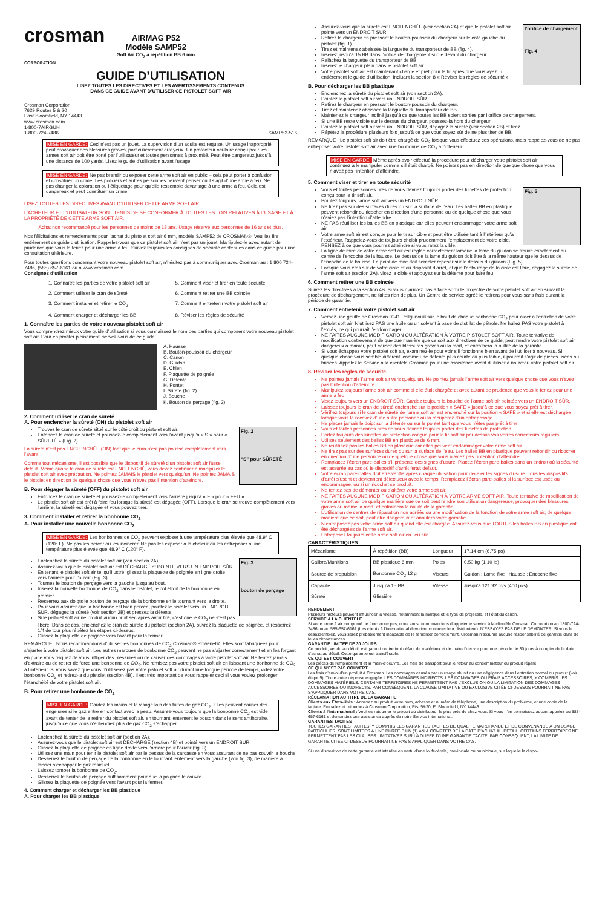crosman
CORPORATION
AIRMAG P52
Modèle SAMP52
Soft Air CO<sub>2</sub> à répétition BB 6 mm
GUIDE D’UTILISATION
LISEZ TOUTES LES DIRECTIVES ET LES AVERTISSEMENTS CONTENUS
DANS CE GUIDE AVANT D’UTILISER CE PISTOLET SOFT AIR
Crosman Corporation
7629 Routes 5 & 20
East Bloomfield, NY 14443
www.crosman.com
1-800-7AIRGUN
1-800-724-7486 SAMP52-516
MISE EN GARDE: Ceci n’est pas un jouet. La supervision d’un adulte est requise. Un usage inapproprié peut provoquer des blessures graves, particulièrement aux yeux. Un protecteur oculaire conçu pour les armes soft air doit être porté par l’utilisateur et toutes personnes à proximité. Peut être dangereux jusqu’à une distance de 100 yards. Lisez le guide d’utilisation avant l’usage.
MISE EN GARDE: Ne pas brandir ou exposer cette arme soft air en public – cela peut porter à confusion et constituer un crime. Les policiers et autres personnes peuvent penser qu’il s’agit d’une arme à feu. Ne pas changer la coloration ou l’étiquetage pour qu’elle ressemble davantage à une arme à feu. Cela est dangereux et peut constituer un crime.
LISEZ TOUTES LES DIRECTIVES AVANT D’UTILISER CETTE ARME SOFT AIR.
L’ACHETEUR ET L’UTILISATEUR SONT TENUS DE SE CONFORMER À TOUTES LES LOIS RELATIVES À L’USAGE ET À LA PROPRIÉTÉ DE CETTE ARME SOFT AIR.
Achat non recommandé pour les personnes de moins de 18 ans. Usage réservé aux personnes de 16 ans et plus.
Nos félicitations et remerciements pour l’achat du pistolet soft air 6 mm, modèle SAMP52 de CROSMAN®. Veuillez lire entièrement ce guide d’utilisation. Rappelez-vous que ce pistolet soft air n’est pas un jouet. Manipulez-le avec autant de prudence que vous le feriez pour une arme à feu. Suivez toujours les consignes de sécurité contenues dans ce guide pour une consultation ultérieure.
Pour toutes questions concernant votre nouveau pistolet soft air, n’hésitez pas à communiquer avec Crosman au : 1 800 724-7486, (585) 657-6161 ou à www.crosman.com
Consignes d’utilisation
1. Connaître les parties de votre pistolet soft air 5. Comment viser et tirer en toute sécurité 2. Comment utiliser le cran de sûreté 6. Comment retirer une BB coincée 3. Comment installer et retirer le CO<sub>2</sub> 7. Comment entretenir votre pistolet soft air 4. Comment charger et décharger les BB 8. Réviser les règles de sécurité
1. Connaître les parties de votre nouveau pistolet soft air
Vous comprendrez mieux votre guide d’utilisation si vous connaissez le nom des parties qui composent votre nouveau pistolet soft air. Pour en profiter pleinement, servez-vous de ce guide.
A. Hausse
B. Bouton-poussoir du chargeur
C. Canon
D. Guidon
E. Chien
F. Plaquette de poignée
G. Détente
H. Pontet
I. Sûreté (fig. 2)
J. Bouche
K. Bouton de perçage (fig. 3)
2. Comment utiliser le cran de sûreté
A. Pour enclencher la sûreté (ON) du pistolet soft air
Fig. 2
“S” pour SÛRETÉ
Trouvez le cran de sûreté situé sur le côté droit du pistolet soft air.
Enfoncez le cran de sûreté et poussez-le complètement vers l’avant jusqu’à « S » pour « SÛRETÉ » (Fig. 2).
La sûreté n’est pas ENCLENCHÉE (ON) tant que le cran n’est pas poussé complètement vers l’avant.
Comme tout mécanisme, il est possible que le dispositif de sûreté d’un pistolet soft air fasse défaut. Même quand le cran de sûreté est ENCLENCHÉ, vous devez continuer à manipuler le pistolet soft air avec précaution. Ne pointez JAMAIS le pistolet vers quelqu’un. Ne pointez JAMAIS le pistolet en direction de quelque chose que vous n’avez pas l’intention d’atteindre.
B. Pour dégager la sûreté (OFF) du pistolet soft air
Enfoncez le cran de sûreté et poussez-le complètement vers l’arrière jusqu’à « F » pour « FEU ».
Le pistolet soft air est prêt à faire feu lorsque la sûreté est dégagée (OFF). Lorsque le cran se trouve complètement vers l’arrière, la sûreté est dégagée et vous pouvez tirer.
3. Comment installer et retirer la bonbonne CO<sub>2</sub>
A. Pour installer une nouvelle bonbonne CO<sub>2</sub>
MISE EN GARDE: Les bonbonnes de CO<sub>2</sub> peuvent exploser à une température plus élevée que 48,9° C (120° F). Ne pas les percer ou les incinérer. Ne pas les exposer à la chaleur ou les entreposer à une température plus élevée que 48,9° C (120° F).
Fig. 3
bouton de perçage
Enclenchez la sûreté du pistolet soft air (voir section 2A).
Assurez-vous que le pistolet soft air est DÉCHARGÉ et POINTE VERS UN ENDROIT SÛR.
En tenant le pistolet soft air tel qu’illustré, glissez la plaquette de poignée en ligne droite vers l’arrière pour l’ouvrir (Fig. 3).
Tournez le bouton de perçage vers la gauche jusqu’au bout.
Insérez la nouvelle bonbonne de CO<sub>2</sub> dans le pistolet, le col étroit de la bonbonne en premier.
Resserrez aux doigts le bouton de perçage de la bonbonne en le tournant vers la droite.
Pour vous assurer que la bonbonne est bien percée, pointez le pistolet vers un ENDROIT SÛR, dégagez la sûreté (voir section 2B) et pressez la détente.
Si le pistolet soft air ne produit aucun bruit sec après avoir tiré, c’est que le CO<sub>2</sub> ne s’est pas libéré. Dans ce cas, enclenchez le cran de sûreté du pistolet (section 2A), ouvrez la plaquette de poignée, et resserrez 1/4 de tour plus répétez les étapes ci-dessus.
Glissez la plaquette de poignée vers l’avant pour la fermer.
REMARQUE : Nous recommandons d’utiliser les bonbonnes de CO<sub>2</sub> Crosman® Powerlet®. Elles sont fabriquées pour s’ajuster à votre pistolet soft air. Les autres marques de bonbonne CO<sub>2</sub> peuvent ne pas s’ajuster correctement et en les forçant en place vous risquez de vous infliger des blessures ou de causer des dommages à votre pistolet soft air. Ne tentez jamais d’extraire ou de retirer de force une bonbonne de CO<sub>2</sub>. Ne remisez pas votre pistolet soft air en laissant une bonbonne de CO<sub>2</sub> à l’intérieur. Si vous savez que vous n’utiliserez pas votre pistolet soft air durant une longue période de temps, videz votre bonbonne CO<sub>2</sub> et retirez-la du pistolet (section 4B). Il est très important de vous rappeler ceci si vous voulez prolonger l’étanchéité de votre pistolet soft air.
B. Pour retirer une bonbonne de CO<sub>2</sub>
MISE EN GARDE: Gardez les mains et le visage loin des fuites de gaz CO<sub>2</sub>. Elles peuvent causer des engelures si le gaz entre en contact avec la peau. Assurez-vous toujours que la bonbonne CO<sub>2</sub> est vide avant de tenter de la retirer du pistolet soft air, en tournant lentement le bouton dans le sens antihoraire, jusqu’à ce que vous n’entendiez plus de gaz CO<sub>2</sub> s’échapper.
Enclenchez la sûreté du pistolet soft air (section 2A).
Assurez-vous que le pistolet soft air est DÉCHARGÉ (section 4B) et pointé vers un ENDROIT SÛR.
Glissez la plaquette de poignée en ligne droite vers l’arrière pour l’ouvrir (fig. 3)
Utilisez une main pour tenir le pistolet soft air par le dessus de la carcasse en vous assurant de ne pas couvrir la bouche.
Desserrez le bouton de perçage de la bonbonne en le tournant lentement vers la gauche (voir fig. 3), de manière à laisser s’échapper le gaz résiduel.
Laissez tomber la bonbonne de CO<sub>2</sub>.
Resserrez le bouton de perçage suffisamment pour que la poignée le couvre.
Glissez la plaquette de poignée vers l’avant pour la fermer.
4. Comment charger et décharger les BB plastique
A. Pour charger les BB plastique
l’orifice de chargement
Fig. 4
Assurez-vous que la sûreté est ENCLENCHÉE (voir section 2A) et que le pistolet soft air pointe vers un ENDROIT SÛR.
Retirez le chargeur en pressant le bouton-poussoir du chargeur sur le côté gauche du pistolet (fig. 1).
Tirez et maintenez abaissée la languette du transporteur de BB (fig. 4).
Insérez jusqu’à 15 BB dans l’orifice de chargement sur le devant du chargeur.
Relâchez la languette du transporteur de BB.
Insérez le chargeur plein dans le pistolet soft air.
Votre pistolet soft air est maintenant chargé et prêt pour le tir après que vous ayez lu entièrement le guide d’utilisation, incluant la section 8 « Réviser les règles de sécurité ».
B. Pour décharger les BB plastique
Enclenchez la sûreté du pistolet soft air (voir section 2A).
Pointez le pistolet soft air vers un ENDROIT SÛR.
Retirez le chargeur en pressant le bouton-poussoir du chargeur.
Tirez et maintenez abaissée la languette du transporteur de BB.
Maintenez le chargeur incliné jusqu’à ce que toutes les BB soient sorties par l’orifice de chargement.
Si une BB reste visible sur le dessus du chargeur, poussez-la hors du chargeur.
Pointez le pistolet soft air vers un ENDROIT SÛR, dégagez la sûreté (voir section 2B) et tirez.
Répétez la procédure plusieurs fois jusqu’à ce que vous soyez sûr de ne plus tirer de BB.
REMARQUE : Le pistolet soft air doit être chargé de CO<sub>2</sub> lorsque vous effectuez ces opérations, mais rappelez-vous de ne pas entreposer votre pistolet soft air avec une bonbonne de CO<sub>2</sub> à l’intérieur.
MISE EN GARDE: Même après avoir effectué la procédure pour décharger votre pistolet soft air, continuez à le manipuler comme s’il était chargé. Ne pointez pas en direction de quelque chose que vous n’avez pas l’intention d’atteindre.
5. Comment viser et tirer en toute sécurité
Fig. 5
Vous et toutes personnes près de vous devriez toujours porter des lunettes de protection conçu pour le tir soft air.
Pointez toujours l’arme soft air vers un ENDROIT SÛR.
Ne tirez pas sur des surfaces dures ou sur la surface de l’eau. Les balles BB en plastique peuvent rebondir ou ricocher en direction d’une personne ou de quelque chose que vous n’aviez pas l’intention d’atteindre.
NE PAS réutiliser les balles BB en plastique car elles peuvent endommager votre arme soft air.
Votre arme soft air est conçue pour le tir sur cible et peut être utilisée tant à l’intérieur qu’à l’extérieur. Rappelez-vous de toujours choisir prudemment l’emplacement de votre cible. PENSEZ à ce que vous pourrez atteindre si vous ratez la cible.
La ligne de mire de votre arme soft air est réglée correctement lorsque la lame du guidon se trouve exactement au centre de l’encoche de la hausse. Le dessus de la lame du guidon doit être à la même hauteur que le dessus de l’encoche de la hausse. Le point de mire doit sembler reposer sur le dessus du guidon (Fig. 5).
Lorsque vous êtes sûr de votre cible et du dispositif d’arrêt, et que l’entourage de la cible est libre, dégagez la sûreté de l’arme soft air (section 2A), visez la cible et appuyez sur la détente pour faire feu.
6. Comment retirer une BB coincée
Suivez les directives à la section 4B. Si vous n’arrivez pas à faire sortir le projectile de votre pistolet soft air en suivant la procédure de déchargement, ne faites rien de plus. Un Centre de service agréé le retirera pour vous sans frais durant la période de garantie.
7. Comment entretenir votre pistolet soft air
Versez une goutte de Crosman 0241 Pellgunoil® sur le bout de chaque bonbonne CO<sub>2</sub> pour aider à l’entretien de votre pistolet soft air. N’utilisez PAS une huile ou un solvant à base de distillat de pétrole. Ne huilez PAS votre pistolet à l’excès, ce qui pourrait l’endommager.
NE FAITES AUCUNE MODIFICATION OU ALTÉRATION À VOTRE PISTOLET SOFT AIR. Toute tentative de modification contrevenant de quelque manière que ce soit aux directives de ce guide, peut rendre votre pistolet soft air dangereux à manier, peut causer des blessures graves ou la mort, et entraînera la nullité de la garantie.
Si vous échappez votre pistolet soft air, examinez-le pour voir s’il fonctionne bien avant de l’utiliser à nouveau. Si quelque chose vous semble différent, comme une détente plus courte ou plus faible, il pourrait s’agir de pièces usées ou brisées. Appelez le Service à la clientèle Crosman pour une assistance avant d’utiliser à nouveau votre pistolet soft air.
8. Réviser les règles de sécurité
Ne pointez jamais l’arme soft air vers quelqu’un. Ne pointez jamais l’arme soft air vers quelque chose que vous n’avez pas l’intention d’atteindre.
Manipulez toujours l’arme soft air comme si elle était chargée et avec autant de prudence que vous le feriez pour une arme à feu.
Visez toujours vers un ENDROIT SÛR. Gardez toujours la bouche de l’arme soft air pointée vers un ENDROIT SÛR.
Laissez toujours le cran de sûreté enclenché sur la position « SAFE » jusqu’à ce que vous soyez prêt à tirer.
Vérifiez toujours si le cran de sûreté de l’arme soft air est enclenché sur la position « SAFE » et si elle est déchargée lorsque vous la recevez d’une autre personne ou la récupérez d’un entreposage.
Ne placez jamais le doigt sur la détente ou sur le pontet tant que vous n’êtes pas prêt à tirer.
Vous et toutes personnes près de vous devriez toujours porter des lunettes de protection.
Portez toujours des lunettes de protection conçue pour le tir soft air par dessus vos verres correcteurs réguliers.
Utilisez seulement des balles BB en plastique de 6 mm.
Ne réutilisez pas les balles BB en plastique car elles peuvent endommager votre arme soft air.
Ne tirez pas sur des surfaces dures ou sur la surface de l’eau. Les balles BB en plastique peuvent rebondir ou ricocher en direction d’une personne ou de quelque chose que vous n’aviez pas l’intention d’atteindre.
Remplacez l’écran pare-balles s’il présente des signes d’usure. Placez l’écran pare-balles dans un endroit où la sécurité est assurée au cas où le dispositif d’arrêt ferait défaut.
Votre écran pare-balles doit être vérifié après chaque utilisation pour déceler les signes d’usure. Tous les dispositifs d’arrêt s’usent et deviennent défectueux avec le temps. Remplacez l’écran pare-balles si la surface est usée ou endommagée, ou si un ricochet se produit.
Ne tentez pas de démonter ou d’altérer votre arme soft air.
NE FAITES AUCUNE MODIFICATION OU ALTÉRATION À VOTRE ARME SOFT AIR. Toute tentative de modification de votre arme soft air de quelque manière que ce soit peut rendre son utilisation dangereuse, provoquer des blessures graves ou même la mort, et entraînera la nullité de la garantie.
L’utilisation de centres de réparation non agréés ou une modification de la fonction de votre arme soft air, de quelque manière que ce soit, peut être dangereux et annulera votre garantie.
N’entreposez pas votre arme soft air quand elle est chargée. Assurez-vous que TOUTES les balles BB en plastique ont été déchargées de l’arme soft air.
Entreposez toujours cette arme soft air en lieu sûr.
CARACTÉRISTIQUES
| Mécanisme | À répétition (BB) | Longueur | 17,14 cm (6,75 po) |
| Calibre/Munitions | BB plastique 6 mm | Poids | 0,50 kg (1,10 lb) |
| Source de propulsion | Bonbonne CO<sub>2</sub> 12 g | Viseurs | Guidon : Lame fixe Hausse : Encoche fixe |
| Capacité | Jusqu’à 15 BB | Vitesse | Jusqu’à 121,92 m/s (400 pi/s) |
| Sûreté | Glissière | | |
RENDEMENT
Plusieurs facteurs peuvent influencer la vitesse, notamment la marque et le type de projectile, et l’état du canon.
SERVICE À LA CLIENTÈLE
Si votre arme à air comprimé ne fonctionne pas, nous vous recommandons d’appeler le service à la clientèle Crosman Corporation au 1800-724-7486 ou au 585-657-6161 (Les clients à l’international devraient contacter leur distributeur). N’ESSAYEZ PAS DE LE DÉMONTER! Si vous le désassemblez, vous serez probablement incapable de le remonter correctement. Crosman n’assume aucune responsabilité de garantie dans de telles circonstances.
GARANTIE LIMITÉE DE 30 JOURS
Ce produit, vendu au détail, est garanti contre tout défaut de matériaux et de main-d’oeuvre pour une période de 30 jours à compter de la date d’achat au détail. Cette garantie est transférable.
CE QUI EST COUVERT
Les pièces de remplacement et la main-d’oeuvre. Les frais de transport pour le retour au consommateur du produit réparé.
CE QUI N’EST PAS COUVERT
Les frais d’envoi d’un produit à Crosman. Les dommages causés par un usage abusif ou une négligence dans l’entretien normal du produit (voir étape 5). Toute autre dépense engagée. LES DOMMAGES INDIRECTS, LES DOMMAGES OU FRAIS ACCESSOIRES, Y COMPRIS LES DOMMAGES MATÉRIELS. CERTAINS TERRITOIRES NE PERMETTENT PAS L’EXCLUSION OU LA LIMITATION DES DOMMAGES ACCESSOIRES OU INDIRECTS. PAR CONSÉQUENT, LA CLAUSE LIMITATIVE OU EXCLUSIVE CITÉE CI-DESSUS POURRAIT NE PAS S’APPLIQUER DANS VOTRE CAS.
RÉCLAMATION AU TITRE DE LA GARANTIE
Clients aux États-Unis : Annexez au produit votre nom, adresse et numéro de téléphone, une description du problème, et une copie de la facture. Emballez et retournez à Crosman Corporation, Rts. 5&20, E. Bloomfield, NY 14443.
Clients à l’international : Veuillez retourner le produit au distributeur le plus près de chez vous. Si vous n’en connaissez aucun, appelez au 585-657-6161 et demandez une assistance auprès de notre Service international.
GARANTIES TACITES
TOUTES GARANTIES TACITES, Y COMPRIS LES GARANTIES TACITES DE QUALITÉ MARCHANDE ET DE CONVENANCE À UN USAGE PARTICULIER, SONT LIMITÉES À UNE DURÉE D’UN (1) AN À COMPTER DE LA DATE D’ACHAT AU DÉTAIL. CERTAINS TERRITOIRES NE PERMETTENT PAS LES CLAUSES LIMITATIVES SUR LA DURÉE D’UNE GARANTIE TACITE. PAR CONSÉQUENT, LA LIMITE DE GARANTIE CITÉE CI-DESSUS POURRAIT NE PAS S’APPLIQUER DANS VOTRE CAS.
Si une disposition de cette garantie est interdite en vertu d’une loi fédérale, provinciale ou municipale, sur laquelle la dispo-